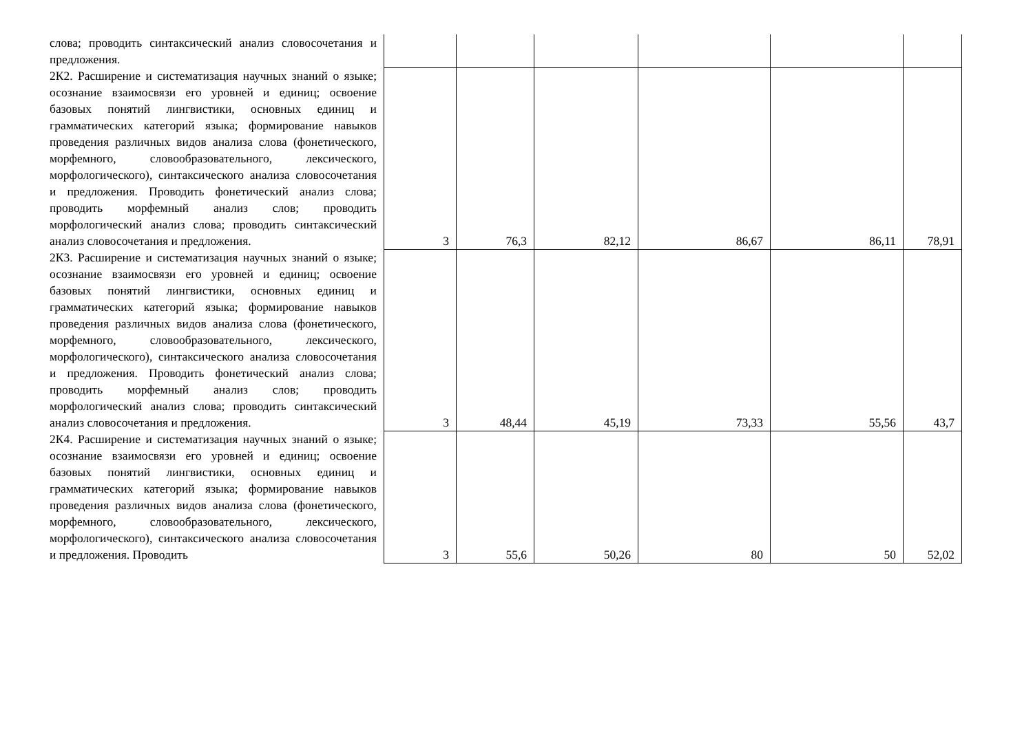| слова; проводить синтаксический анализ словосочетания и предложения. | | | | | | |
| 2К2. Расширение и систематизация научных знаний о языке; осознание взаимосвязи его уровней и единиц; освоение базовых понятий лингвистики, основных единиц и грамматических категорий языка; формирование навыков проведения различных видов анализа слова (фонетического, морфемного, словообразовательного, лексического, морфологического), синтаксического анализа словосочетания и предложения. Проводить фонетический анализ слова; проводить морфемный анализ слов; проводить морфологический анализ слова; проводить синтаксический анализ словосочетания и предложения. | 3 | 76,3 | 82,12 | 86,67 | 86,11 | 78,91 |
| 2К3. Расширение и систематизация научных знаний о языке; осознание взаимосвязи его уровней и единиц; освоение базовых понятий лингвистики, основных единиц и грамматических категорий языка; формирование навыков проведения различных видов анализа слова (фонетического, морфемного, словообразовательного, лексического, морфологического), синтаксического анализа словосочетания и предложения. Проводить фонетический анализ слова; проводить морфемный анализ слов; проводить морфологический анализ слова; проводить синтаксический анализ словосочетания и предложения. | 3 | 48,44 | 45,19 | 73,33 | 55,56 | 43,7 |
| 2К4. Расширение и систематизация научных знаний о языке; осознание взаимосвязи его уровней и единиц; освоение базовых понятий лингвистики, основных единиц и грамматических категорий языка; формирование навыков проведения различных видов анализа слова (фонетического, морфемного, словообразовательного, лексического, морфологического), синтаксического анализа словосочетания и предложения. Проводить | 3 | 55,6 | 50,26 | 80 | 50 | 52,02 |